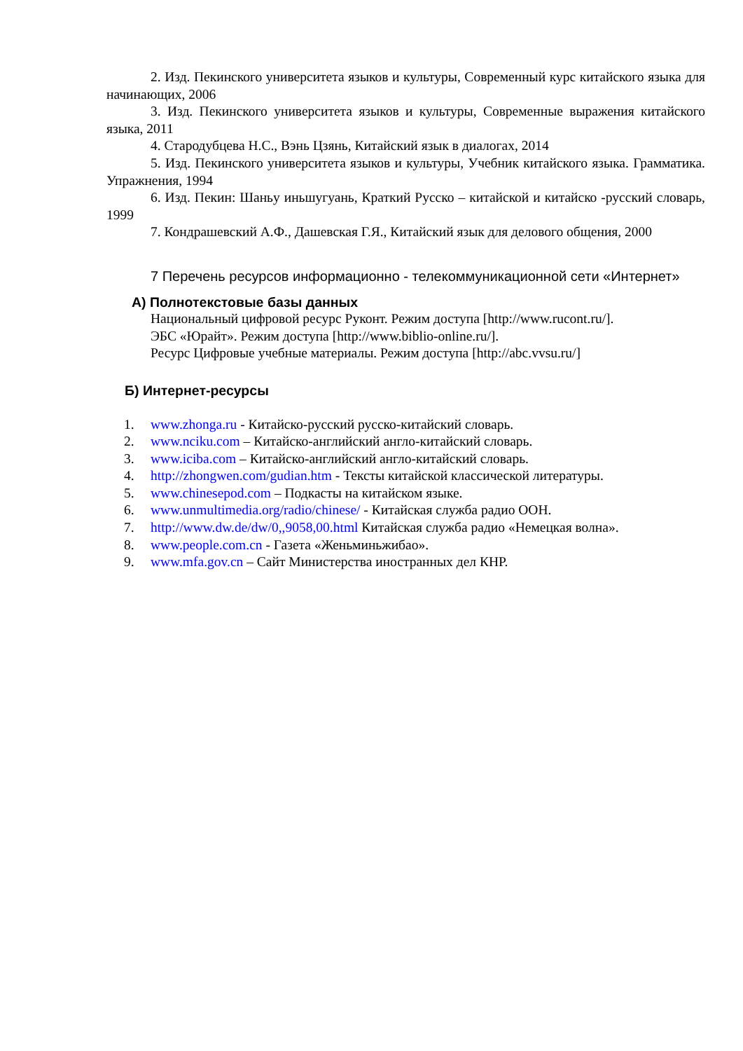2. Изд. Пекинского университета языков и культуры, Современный курс китайского языка для начинающих, 2006
3. Изд. Пекинского университета языков и культуры, Современные выражения китайского языка, 2011
4. Стародубцева Н.С., Вэнь Цзянь, Китайский язык в диалогах, 2014
5. Изд. Пекинского университета языков и культуры, Учебник китайского языка. Грамматика. Упражнения, 1994
6. Изд. Пекин: Шаньу иньшугуань, Краткий Русско – китайской и китайско -русский словарь, 1999
7. Кондрашевский А.Ф., Дашевская Г.Я., Китайский язык для делового общения, 2000
7 Перечень ресурсов информационно - телекоммуникационной сети «Интернет»
А) Полнотекстовые базы данных
Национальный цифровой ресурс Руконт. Режим доступа [http://www.rucont.ru/].
ЭБС «Юрайт». Режим доступа [http://www.biblio-online.ru/].
Ресурс Цифровые учебные материалы. Режим доступа [http://abc.vvsu.ru/]
Б) Интернет-ресурсы
1. www.zhonga.ru - Китайско-русский русско-китайский словарь.
2. www.nciku.com – Китайско-английский англо-китайский словарь.
3. www.iciba.com – Китайско-английский англо-китайский словарь.
4. http://zhongwen.com/gudian.htm - Тексты китайской классической литературы.
5. www.chinesepod.com – Подкасты на китайском языке.
6. www.unmultimedia.org/radio/chinese/ - Китайская служба радио ООН.
7. http://www.dw.de/dw/0,,9058,00.html Китайская служба радио «Немецкая волна».
8. www.people.com.cn - Газета «Женьминьжибао».
9. www.mfa.gov.cn – Сайт Министерства иностранных дел КНР.